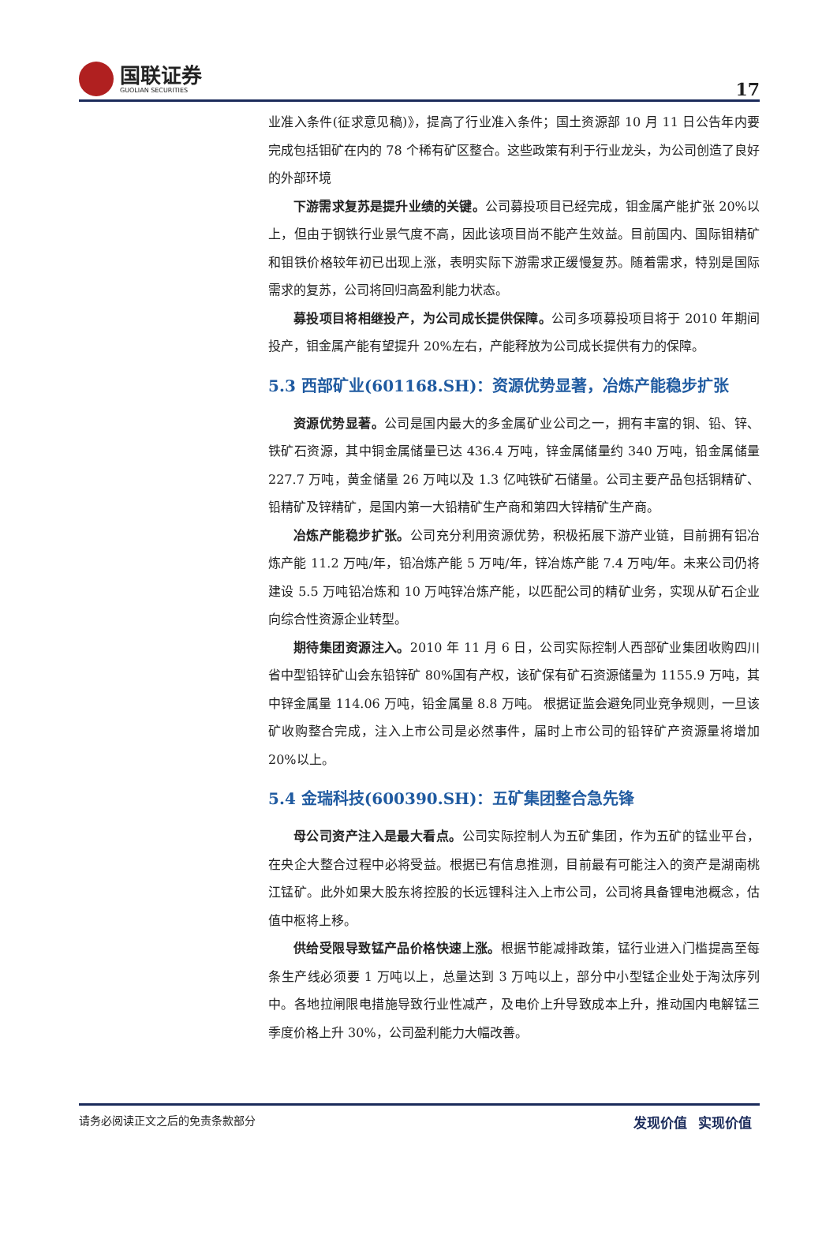国联证券
GUOLIAN SECURITIES
17
业准入条件(征求意见稿)》，提高了行业准入条件；国土资源部 10 月 11 日公告年内要完成包括钼矿在内的 78 个稀有矿区整合。这些政策有利于行业龙头，为公司创造了良好的外部环境
下游需求复苏是提升业绩的关键。公司募投项目已经完成，钼金属产能扩张 20%以上，但由于钢铁行业景气度不高，因此该项目尚不能产生效益。目前国内、国际钼精矿和钼铁价格较年初已出现上涨，表明实际下游需求正缓慢复苏。随着需求，特别是国际需求的复苏，公司将回归高盈利能力状态。
募投项目将相继投产，为公司成长提供保障。公司多项募投项目将于 2010 年期间投产，钼金属产能有望提升 20%左右，产能释放为公司成长提供有力的保障。
5.3 西部矿业(601168.SH)：资源优势显著，冶炼产能稳步扩张
资源优势显著。公司是国内最大的多金属矿业公司之一，拥有丰富的铜、铅、锌、铁矿石资源，其中铜金属储量已达 436.4 万吨，锌金属储量约 340 万吨，铅金属储量 227.7 万吨，黄金储量 26 万吨以及 1.3 亿吨铁矿石储量。公司主要产品包括铜精矿、铅精矿及锌精矿，是国内第一大铅精矿生产商和第四大锌精矿生产商。
冶炼产能稳步扩张。公司充分利用资源优势，积极拓展下游产业链，目前拥有铝冶炼产能 11.2 万吨/年，铅冶炼产能 5 万吨/年，锌冶炼产能 7.4 万吨/年。未来公司仍将建设 5.5 万吨铅冶炼和 10 万吨锌冶炼产能，以匹配公司的精矿业务，实现从矿石企业向综合性资源企业转型。
期待集团资源注入。2010 年 11 月 6 日，公司实际控制人西部矿业集团收购四川省中型铅锌矿山会东铅锌矿 80%国有产权，该矿保有矿石资源储量为 1155.9 万吨，其中锌金属量 114.06 万吨，铅金属量 8.8 万吨。 根据证监会避免同业竞争规则，一旦该矿收购整合完成，注入上市公司是必然事件，届时上市公司的铅锌矿产资源量将增加 20%以上。
5.4 金瑞科技(600390.SH)：五矿集团整合急先锋
母公司资产注入是最大看点。公司实际控制人为五矿集团，作为五矿的锰业平台，在央企大整合过程中必将受益。根据已有信息推测，目前最有可能注入的资产是湖南桃江锰矿。此外如果大股东将控股的长远锂科注入上市公司，公司将具备锂电池概念，估值中枢将上移。
供给受限导致锰产品价格快速上涨。根据节能减排政策，锰行业进入门槛提高至每条生产线必须要 1 万吨以上，总量达到 3 万吨以上，部分中小型锰企业处于淘汰序列中。各地拉闸限电措施导致行业性减产，及电价上升导致成本上升，推动国内电解锰三季度价格上升 30%，公司盈利能力大幅改善。
请务必阅读正文之后的免责条款部分 发现价值 实现价值